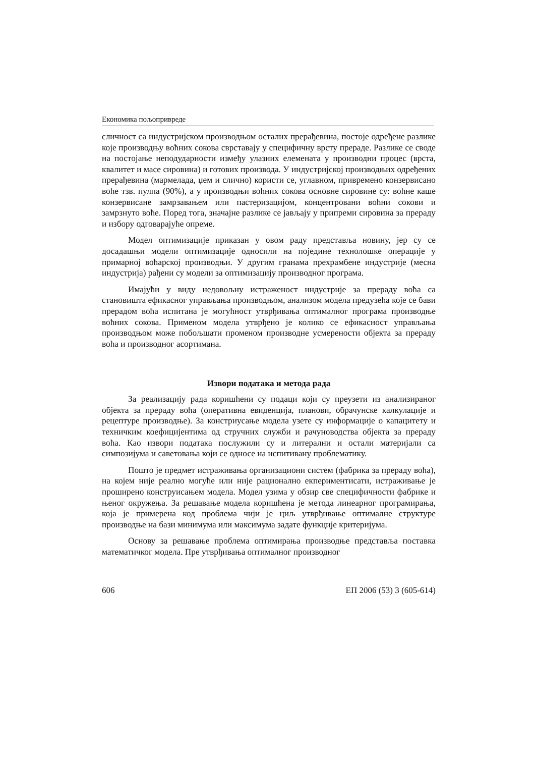Економика пољопривреде
сличност са индустријском производњом осталих прерађевина, постоје одређене разлике које производњу воћних сокова сврставају у специфичну врсту прераде. Разлике се своде на постојање неподударности између улазних елемената у производни процес (врста, квалитет и масе сировина) и готових производа. У индустријској производњих одређених прерађевина (мармелада, џем и слично) користи се, углавном, привремено конзервисано воће тзв. пулпа (90%), а у производњи воћних сокова основне сировине су: воћне каше конзервисане замрзавањем или пастеризацијом, концентровани воћни сокови и замрзнуто воће. Поред тога, значајне разлике се јављају у припреми сировина за прераду и избору одговарајуће опреме.
Модел оптимизације приказан у овом раду представља новину, јер су се досадашњи модели оптимизације односили на поједине технолошке операције у примарној воћарској производњи. У другим гранама прехрамбене индустрије (месна индустрија) рађени су модели за оптимизацију производног програма.
Имајући у виду недовољну истраженост индустрије за прераду воћа са становишта ефикасног управљања производњом, анализом модела предузећа које се бави прерадом воћа испитана је могућност утврђивања оптималног програма производње воћних сокова. Применом модела утврђено је колико се ефикасност управљања производњом може побољшати променом производне усмерености објекта за прераду воћа и производног асортимана.
Извори података и метода рада
За реализацију рада коришћени су подаци који су преузети из анализираног објекта за прераду воћа (оперативна евиденција, планови, обрачунске калкулације и рецептуре производње). За констриусање модела узете су информације о капацитету и техничким коефицијентима од стручних служби и рачуноводства објекта за прераду воћа. Као извори података послужили су и литерални и остали материјали са симпозијума и саветовања који се односе на испитивану проблематику.
Пошто је предмет истраживања организациони систем (фабрика за прераду воћа), на којем није реално могуће или није рационално екпериментисати, истраживање је проширено конструисањем модела. Модел узима у обзир све специфичности фабрике и њеног окружења. За решавање модела коришћена је метода линеарног програмирања, која је примерена код проблема чији је циљ утврђивање оптималне структуре производње на бази минимума или максимума задате функције критеријума.
Основу за решавање проблема оптимирања производње представља поставка математичког модела. Пре утврђивања оптималног производног
606 ЕП 2006 (53) 3 (605-614)